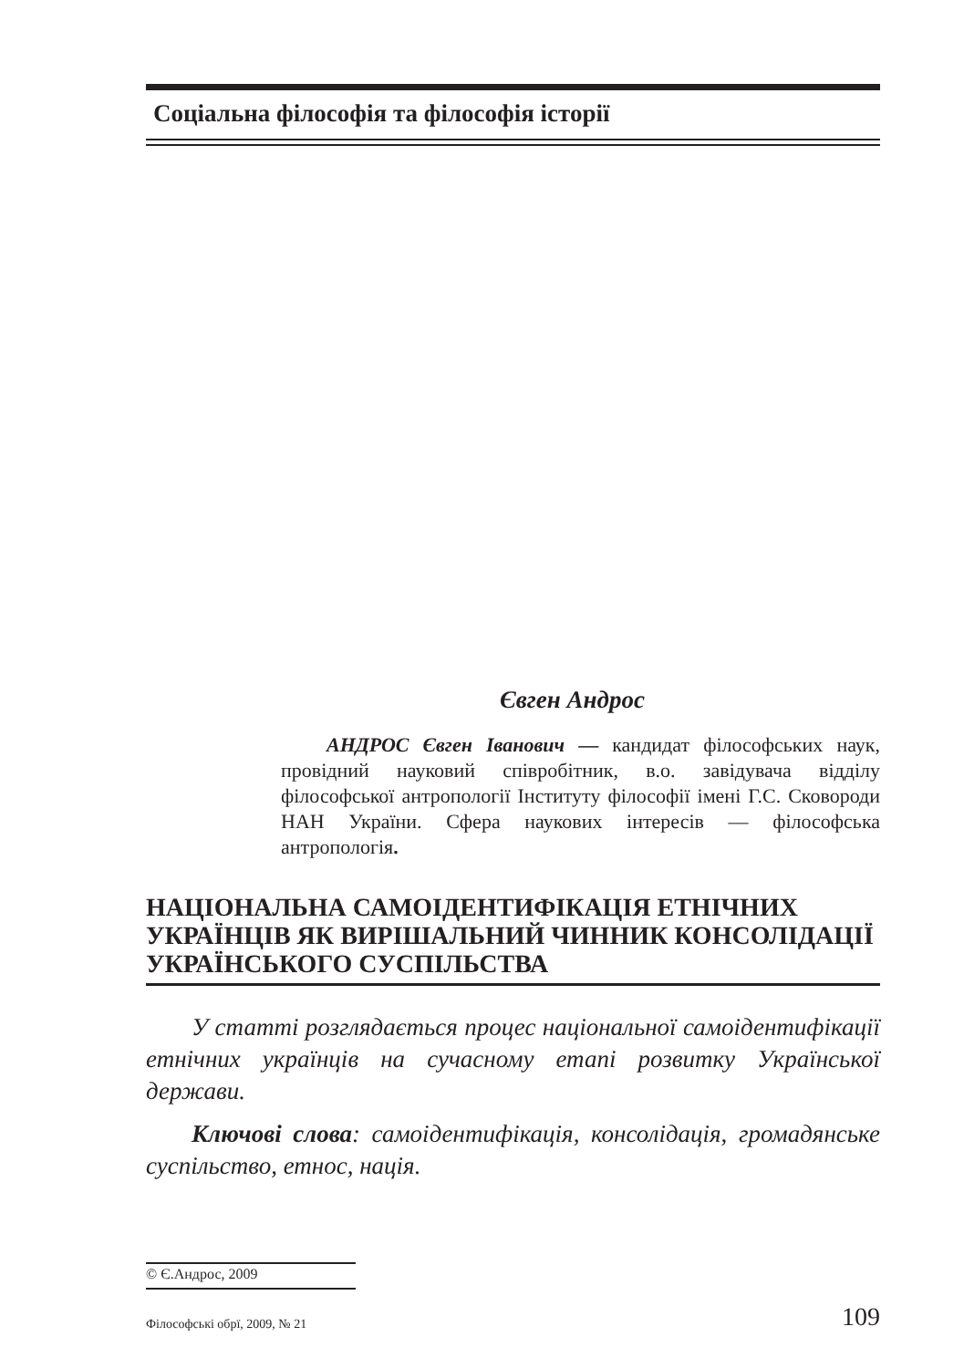Соціальна філософія та філософія історії
Євген Андрос
АНДРОС Євген Іванович — кандидат філософських наук, провідний науковий співробітник, в.о. завідувача відділу філософської антропології Інституту філософії імені Г.С. Сковороди НАН України. Сфера наукових інтересів — філософська антропологія.
НАЦІОНАЛЬНА САМОІДЕНТИФІКАЦІЯ ЕТНІЧНИХ УКРАЇНЦІВ ЯК ВИРІШАЛЬНИЙ ЧИННИК КОНСОЛІДАЦІЇ УКРАЇНСЬКОГО СУСПІЛЬСТВА
У статті розглядається процес національної самоідентифікації етнічних українців на сучасному етапі розвитку Української держави.
Ключові слова: самоідентифікація, консолідація, громадянське суспільство, етнос, нація.
© Є.Андрос, 2009
Філософські обрї, 2009, № 21 109